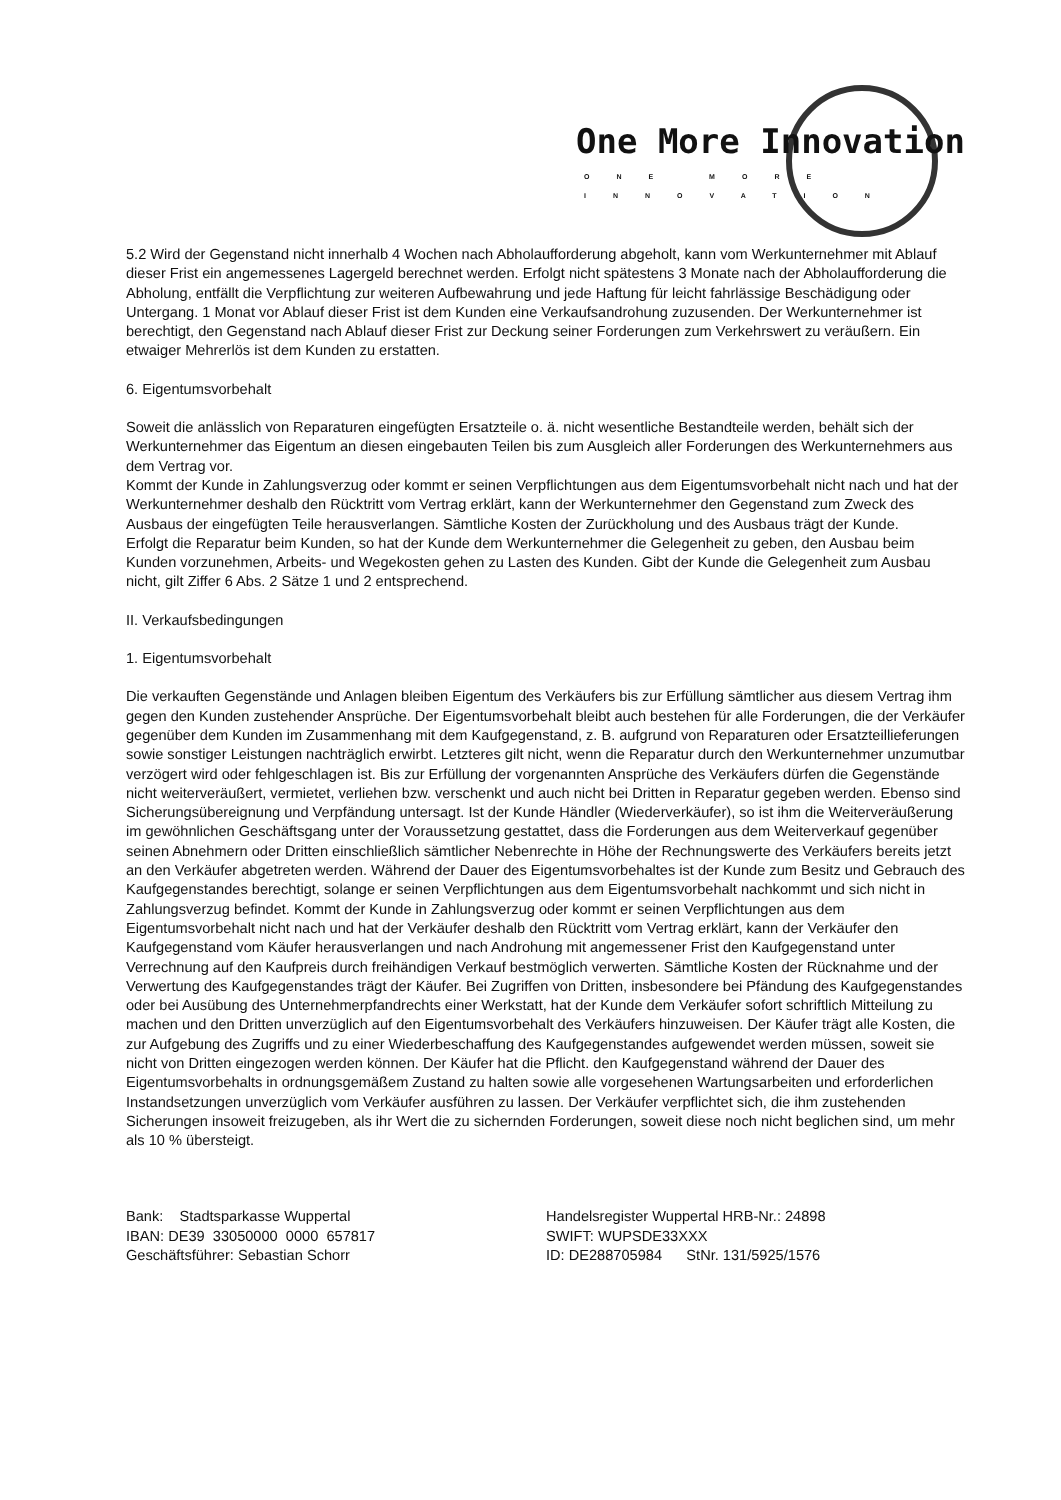One More Innovation ONE MORE INNOVATION
5.2 Wird der Gegenstand nicht innerhalb 4 Wochen nach Abholaufforderung abgeholt, kann vom Werkunternehmer mit Ablauf dieser Frist ein angemessenes Lagergeld berechnet werden. Erfolgt nicht spätestens 3 Monate nach der Abholaufforderung die Abholung, entfällt die Verpflichtung zur weiteren Aufbewahrung und jede Haftung für leicht fahrlässige Beschädigung oder Untergang. 1 Monat vor Ablauf dieser Frist ist dem Kunden eine Verkaufsandrohung zuzusenden. Der Werkunternehmer ist berechtigt, den Gegenstand nach Ablauf dieser Frist zur Deckung seiner Forderungen zum Verkehrswert zu veräußern. Ein etwaiger Mehrerlös ist dem Kunden zu erstatten.
6. Eigentumsvorbehalt
Soweit die anlässlich von Reparaturen eingefügten Ersatzteile o. ä. nicht wesentliche Bestandteile werden, behält sich der Werkunternehmer das Eigentum an diesen eingebauten Teilen bis zum Ausgleich aller Forderungen des Werkunternehmers aus dem Vertrag vor.
Kommt der Kunde in Zahlungsverzug oder kommt er seinen Verpflichtungen aus dem Eigentumsvorbehalt nicht nach und hat der Werkunternehmer deshalb den Rücktritt vom Vertrag erklärt, kann der Werkunternehmer den Gegenstand zum Zweck des Ausbaus der eingefügten Teile herausverlangen. Sämtliche Kosten der Zurückholung und des Ausbaus trägt der Kunde.
Erfolgt die Reparatur beim Kunden, so hat der Kunde dem Werkunternehmer die Gelegenheit zu geben, den Ausbau beim Kunden vorzunehmen, Arbeits- und Wegekosten gehen zu Lasten des Kunden. Gibt der Kunde die Gelegenheit zum Ausbau nicht, gilt Ziffer 6 Abs. 2 Sätze 1 und 2 entsprechend.
II. Verkaufsbedingungen
1. Eigentumsvorbehalt
Die verkauften Gegenstände und Anlagen bleiben Eigentum des Verkäufers bis zur Erfüllung sämtlicher aus diesem Vertrag ihm gegen den Kunden zustehender Ansprüche. Der Eigentumsvorbehalt bleibt auch bestehen für alle Forderungen, die der Verkäufer gegenüber dem Kunden im Zusammenhang mit dem Kaufgegenstand, z. B. aufgrund von Reparaturen oder Ersatzteillieferungen sowie sonstiger Leistungen nachträglich erwirbt. Letzteres gilt nicht, wenn die Reparatur durch den Werkunternehmer unzumutbar verzögert wird oder fehlgeschlagen ist. Bis zur Erfüllung der vorgenannten Ansprüche des Verkäufers dürfen die Gegenstände nicht weiterveräußert, vermietet, verliehen bzw. verschenkt und auch nicht bei Dritten in Reparatur gegeben werden. Ebenso sind Sicherungsübereignung und Verpfändung untersagt. Ist der Kunde Händler (Wiederverkäufer), so ist ihm die Weiterveräußerung im gewöhnlichen Geschäftsgang unter der Voraussetzung gestattet, dass die Forderungen aus dem Weiterverkauf gegenüber seinen Abnehmern oder Dritten einschließlich sämtlicher Nebenrechte in Höhe der Rechnungswerte des Verkäufers bereits jetzt an den Verkäufer abgetreten werden. Während der Dauer des Eigentumsvorbehaltes ist der Kunde zum Besitz und Gebrauch des Kaufgegenstandes berechtigt, solange er seinen Verpflichtungen aus dem Eigentumsvorbehalt nachkommt und sich nicht in Zahlungsverzug befindet. Kommt der Kunde in Zahlungsverzug oder kommt er seinen Verpflichtungen aus dem Eigentumsvorbehalt nicht nach und hat der Verkäufer deshalb den Rücktritt vom Vertrag erklärt, kann der Verkäufer den Kaufgegenstand vom Käufer herausverlangen und nach Androhung mit angemessener Frist den Kaufgegenstand unter Verrechnung auf den Kaufpreis durch freihändigen Verkauf bestmöglich verwerten. Sämtliche Kosten der Rücknahme und der Verwertung des Kaufgegenstandes trägt der Käufer. Bei Zugriffen von Dritten, insbesondere bei Pfändung des Kaufgegenstandes oder bei Ausübung des Unternehmerpfandrechts einer Werkstatt, hat der Kunde dem Verkäufer sofort schriftlich Mitteilung zu machen und den Dritten unverzüglich auf den Eigentumsvorbehalt des Verkäufers hinzuweisen. Der Käufer trägt alle Kosten, die zur Aufgebung des Zugriffs und zu einer Wiederbeschaffung des Kaufgegenstandes aufgewendet werden müssen, soweit sie nicht von Dritten eingezogen werden können. Der Käufer hat die Pflicht. den Kaufgegenstand während der Dauer des Eigentumsvorbehalts in ordnungsgemäßem Zustand zu halten sowie alle vorgesehenen Wartungsarbeiten und erforderlichen Instandsetzungen unverzüglich vom Verkäufer ausführen zu lassen. Der Verkäufer verpflichtet sich, die ihm zustehenden Sicherungen insoweit freizugeben, als ihr Wert die zu sichernden Forderungen, soweit diese noch nicht beglichen sind, um mehr als 10 % übersteigt.
Bank: Stadtsparkasse Wuppertal
IBAN: DE39 33050000 0000 657817
Geschäftsführer: Sebastian Schorr
Handelsregister Wuppertal HRB-Nr.: 24898
SWIFT: WUPSDE33XXX
ID: DE288705984 StNr. 131/5925/1576